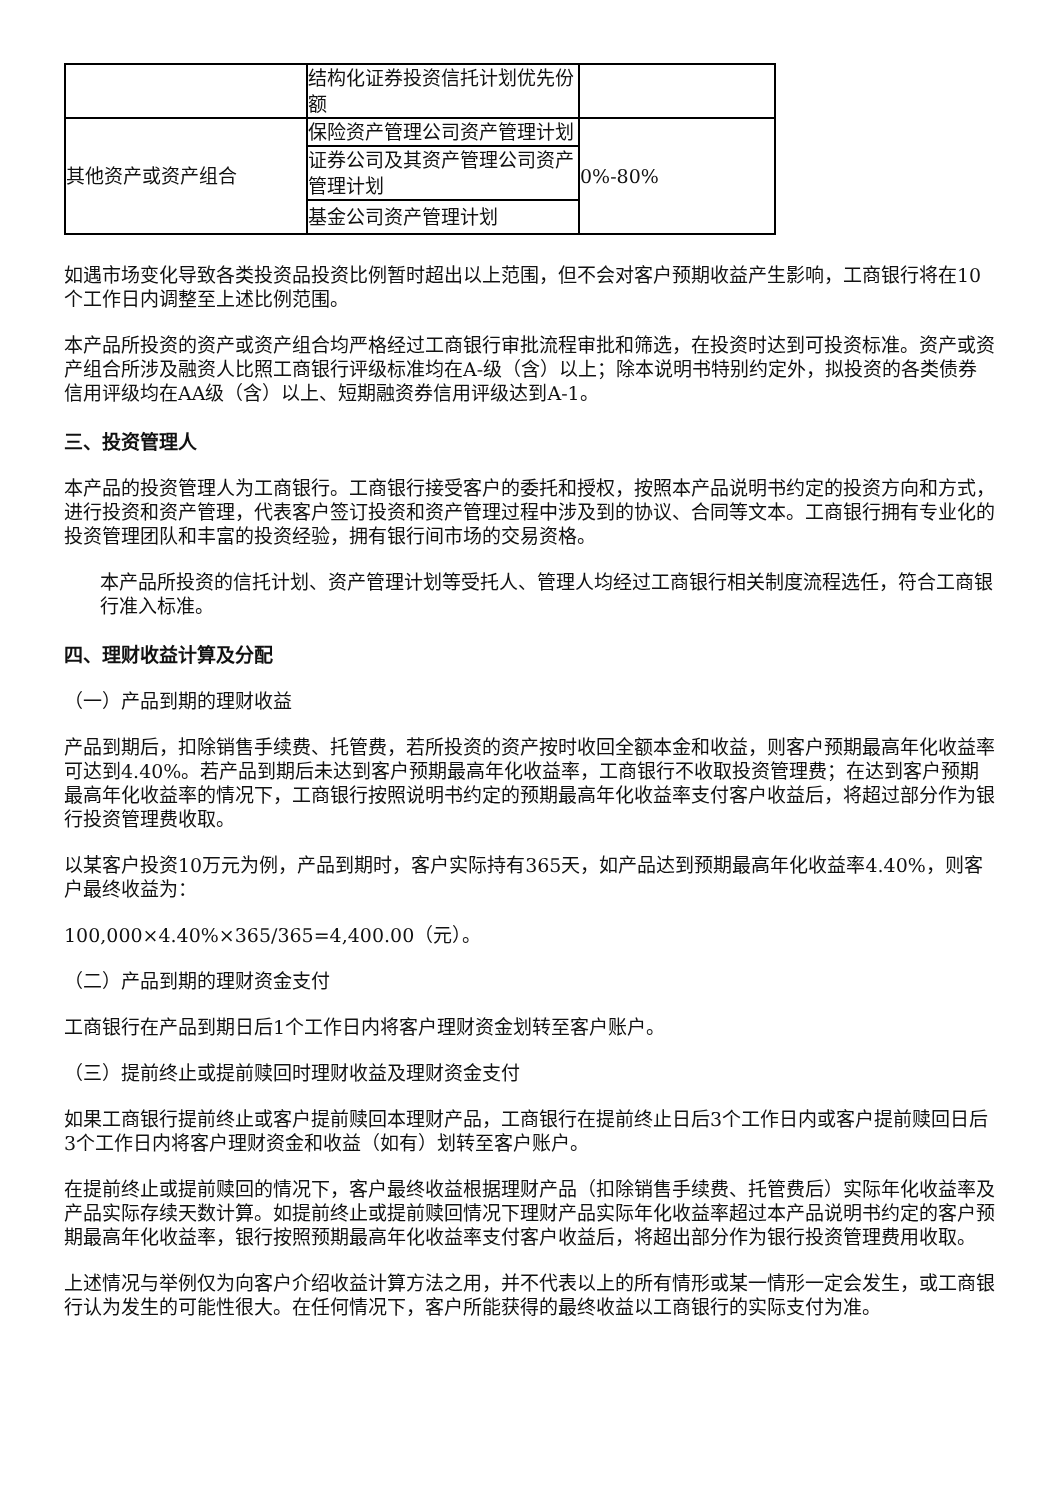| | 结构化证券投资信托计划优先份额 | |
| 其他资产或资产组合 | 保险资产管理公司资产管理计划 | 0%-80% |
| | 证券公司及其资产管理公司资产管理计划 | |
| | 基金公司资产管理计划 | |
如遇市场变化导致各类投资品投资比例暂时超出以上范围，但不会对客户预期收益产生影响，工商银行将在10个工作日内调整至上述比例范围。
本产品所投资的资产或资产组合均严格经过工商银行审批流程审批和筛选，在投资时达到可投资标准。资产或资产组合所涉及融资人比照工商银行评级标准均在A-级（含）以上；除本说明书特别约定外，拟投资的各类债券信用评级均在AA级（含）以上、短期融资券信用评级达到A-1。
三、投资管理人
本产品的投资管理人为工商银行。工商银行接受客户的委托和授权，按照本产品说明书约定的投资方向和方式，进行投资和资产管理，代表客户签订投资和资产管理过程中涉及到的协议、合同等文本。工商银行拥有专业化的投资管理团队和丰富的投资经验，拥有银行间市场的交易资格。
本产品所投资的信托计划、资产管理计划等受托人、管理人均经过工商银行相关制度流程选任，符合工商银行准入标准。
四、理财收益计算及分配
（一）产品到期的理财收益
产品到期后，扣除销售手续费、托管费，若所投资的资产按时收回全额本金和收益，则客户预期最高年化收益率可达到4.40%。若产品到期后未达到客户预期最高年化收益率，工商银行不收取投资管理费；在达到客户预期最高年化收益率的情况下，工商银行按照说明书约定的预期最高年化收益率支付客户收益后，将超过部分作为银行投资管理费收取。
以某客户投资10万元为例，产品到期时，客户实际持有365天，如产品达到预期最高年化收益率4.40%，则客户最终收益为：
100,000×4.40%×365/365=4,400.00（元）。
（二）产品到期的理财资金支付
工商银行在产品到期日后1个工作日内将客户理财资金划转至客户账户。
（三）提前终止或提前赎回时理财收益及理财资金支付
如果工商银行提前终止或客户提前赎回本理财产品，工商银行在提前终止日后3个工作日内或客户提前赎回日后3个工作日内将客户理财资金和收益（如有）划转至客户账户。
在提前终止或提前赎回的情况下，客户最终收益根据理财产品（扣除销售手续费、托管费后）实际年化收益率及产品实际存续天数计算。如提前终止或提前赎回情况下理财产品实际年化收益率超过本产品说明书约定的客户预期最高年化收益率，银行按照预期最高年化收益率支付客户收益后，将超出部分作为银行投资管理费用收取。
上述情况与举例仅为向客户介绍收益计算方法之用，并不代表以上的所有情形或某一情形一定会发生，或工商银行认为发生的可能性很大。在任何情况下，客户所能获得的最终收益以工商银行的实际支付为准。